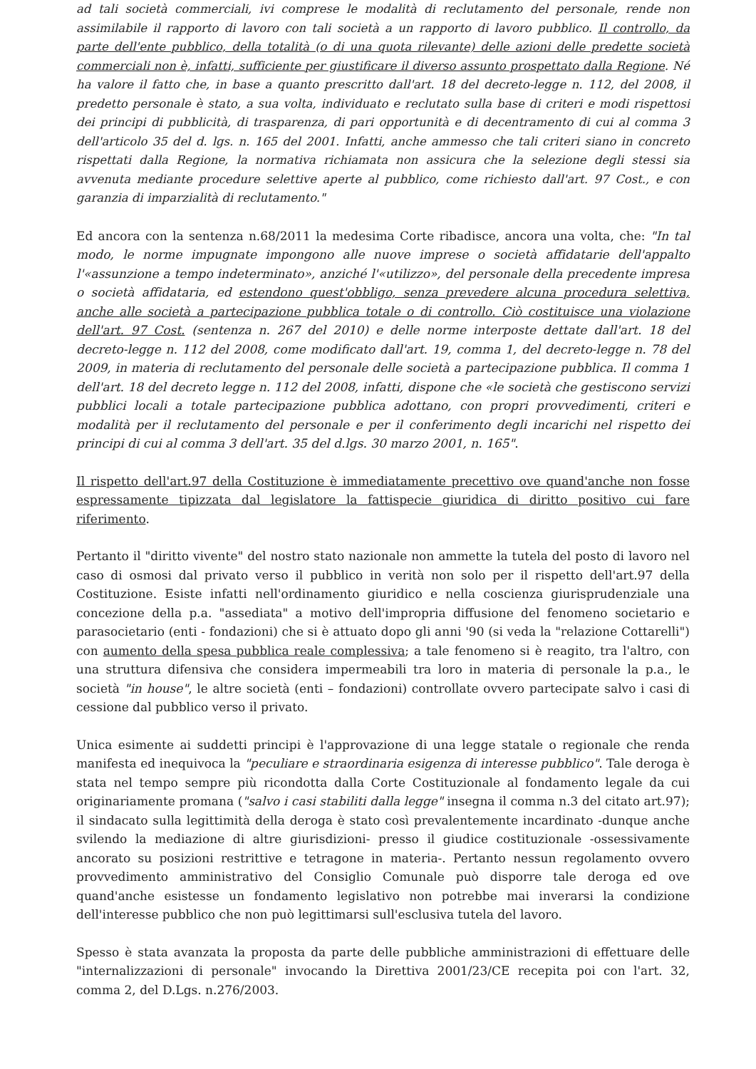ad tali società commerciali, ivi comprese le modalità di reclutamento del personale, rende non assimilabile il rapporto di lavoro con tali società a un rapporto di lavoro pubblico. Il controllo, da parte dell'ente pubblico, della totalità (o di una quota rilevante) delle azioni delle predette società commerciali non è, infatti, sufficiente per giustificare il diverso assunto prospettato dalla Regione. Né ha valore il fatto che, in base a quanto prescritto dall'art. 18 del decreto-legge n. 112, del 2008, il predetto personale è stato, a sua volta, individuato e reclutato sulla base di criteri e modi rispettosi dei principi di pubblicità, di trasparenza, di pari opportunità e di decentramento di cui al comma 3 dell'articolo 35 del d. lgs. n. 165 del 2001. Infatti, anche ammesso che tali criteri siano in concreto rispettati dalla Regione, la normativa richiamata non assicura che la selezione degli stessi sia avvenuta mediante procedure selettive aperte al pubblico, come richiesto dall'art. 97 Cost., e con garanzia di imparzialità di reclutamento."
Ed ancora con la sentenza n.68/2011 la medesima Corte ribadisce, ancora una volta, che: "In tal modo, le norme impugnate impongono alle nuove imprese o società affidatarie dell'appalto l'«assunzione a tempo indeterminato», anziché l'«utilizzo», del personale della precedente impresa o società affidataria, ed estendono quest'obbligo, senza prevedere alcuna procedura selettiva, anche alle società a partecipazione pubblica totale o di controllo. Ciò costituisce una violazione dell'art. 97 Cost. (sentenza n. 267 del 2010) e delle norme interposte dettate dall'art. 18 del decreto-legge n. 112 del 2008, come modificato dall'art. 19, comma 1, del decreto-legge n. 78 del 2009, in materia di reclutamento del personale delle società a partecipazione pubblica. Il comma 1 dell'art. 18 del decreto legge n. 112 del 2008, infatti, dispone che «le società che gestiscono servizi pubblici locali a totale partecipazione pubblica adottano, con propri provvedimenti, criteri e modalità per il reclutamento del personale e per il conferimento degli incarichi nel rispetto dei principi di cui al comma 3 dell'art. 35 del d.lgs. 30 marzo 2001, n. 165".
Il rispetto dell'art.97 della Costituzione è immediatamente precettivo ove quand'anche non fosse espressamente tipizzata dal legislatore la fattispecie giuridica di diritto positivo cui fare riferimento.
Pertanto il "diritto vivente" del nostro stato nazionale non ammette la tutela del posto di lavoro nel caso di osmosi dal privato verso il pubblico in verità non solo per il rispetto dell'art.97 della Costituzione. Esiste infatti nell'ordinamento giuridico e nella coscienza giurisprudenziale una concezione della p.a. "assediata" a motivo dell'impropria diffusione del fenomeno societario e parasocietario (enti - fondazioni) che si è attuato dopo gli anni '90 (si veda la "relazione Cottarelli") con aumento della spesa pubblica reale complessiva; a tale fenomeno si è reagito, tra l'altro, con una struttura difensiva che considera impermeabili tra loro in materia di personale la p.a., le società "in house", le altre società (enti – fondazioni) controllate ovvero partecipate salvo i casi di cessione dal pubblico verso il privato.
Unica esimente ai suddetti principi è l'approvazione di una legge statale o regionale che renda manifesta ed inequivoca la "peculiare e straordinaria esigenza di interesse pubblico". Tale deroga è stata nel tempo sempre più ricondotta dalla Corte Costituzionale al fondamento legale da cui originariamente promana ("salvo i casi stabiliti dalla legge" insegna il comma n.3 del citato art.97); il sindacato sulla legittimità della deroga è stato così prevalentemente incardinato -dunque anche svilendo la mediazione di altre giurisdizioni- presso il giudice costituzionale -ossessivamente ancorato su posizioni restrittive e tetragone in materia-. Pertanto nessun regolamento ovvero provvedimento amministrativo del Consiglio Comunale può disporre tale deroga ed ove quand'anche esistesse un fondamento legislativo non potrebbe mai inverarsi la condizione dell'interesse pubblico che non può legittimarsi sull'esclusiva tutela del lavoro.
Spesso è stata avanzata la proposta da parte delle pubbliche amministrazioni di effettuare delle "internalizzazioni di personale" invocando la Direttiva 2001/23/CE recepita poi con l'art. 32, comma 2, del D.Lgs. n.276/2003.